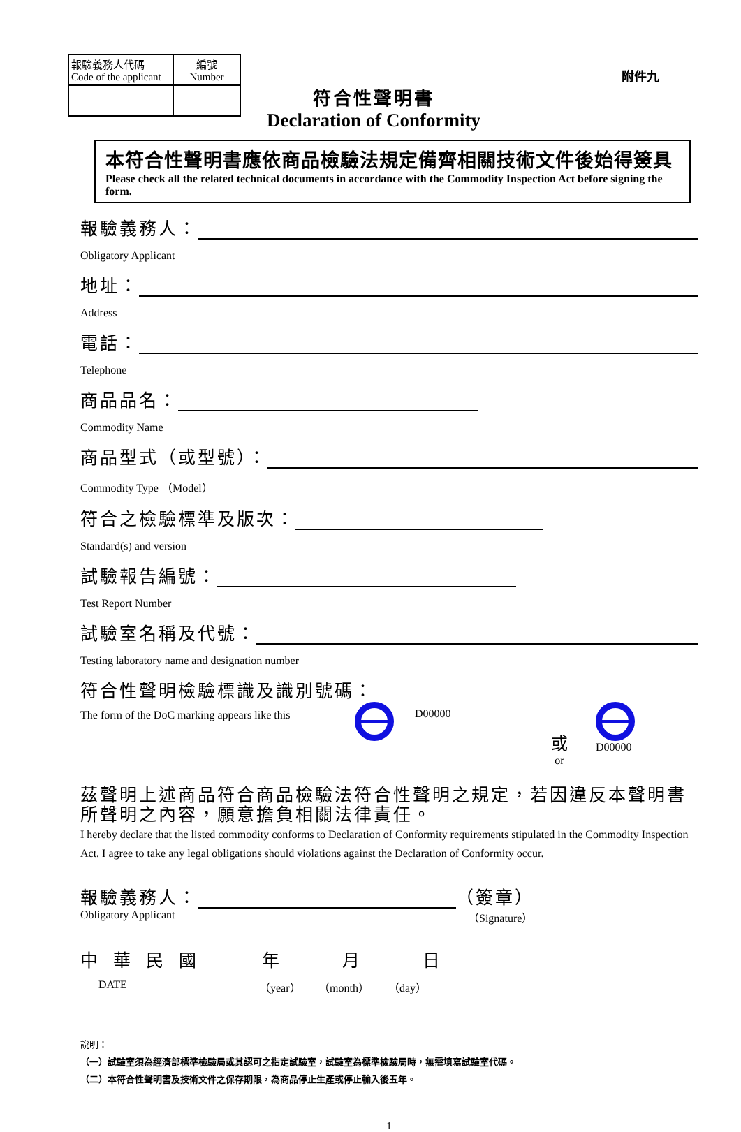| 報驗義務人代碼 Code of the applicant | 編號 Number |
附件九
符合性聲明書
Declaration of Conformity
本符合性聲明書應依商品檢驗法規定備齊相關技術文件後始得簽具
Please check all the related technical documents in accordance with the Commodity Inspection Act before signing the form.
報驗義務人：
Obligatory Applicant
地址：
Address
電話：
Telephone
商品品名：
Commodity Name
商品型式（或型號）：
Commodity Type （Model）
符合之檢驗標準及版次：
Standard(s) and version
試驗報告編號：
Test Report Number
試驗室名稱及代號：
Testing laboratory name and designation number
符合性聲明檢驗標識及識別號碼：
The form of the DoC marking appears like this
D00000 或
or D00000
茲聲明上述商品符合商品檢驗法符合性聲明之規定，若因違反本聲明書所聲明之內容，願意擔負相關法律責任。
I hereby declare that the listed commodity conforms to Declaration of Conformity requirements stipulated in the Commodity Inspection Act. I agree to take any legal obligations should violations against the Declaration of Conformity occur.
報驗義務人：
（簽章）
Obligatory Applicant （Signature）
中華民國 年 月 日
DATE （year） （month） （day）
說明：
（一）試驗室須為經濟部標準檢驗局或其認可之指定試驗室，試驗室為標準檢驗局時，無需填寫試驗室代碼。
（二）本符合性聲明書及技術文件之保存期限，為商品停止生產或停止輸入後五年。
1